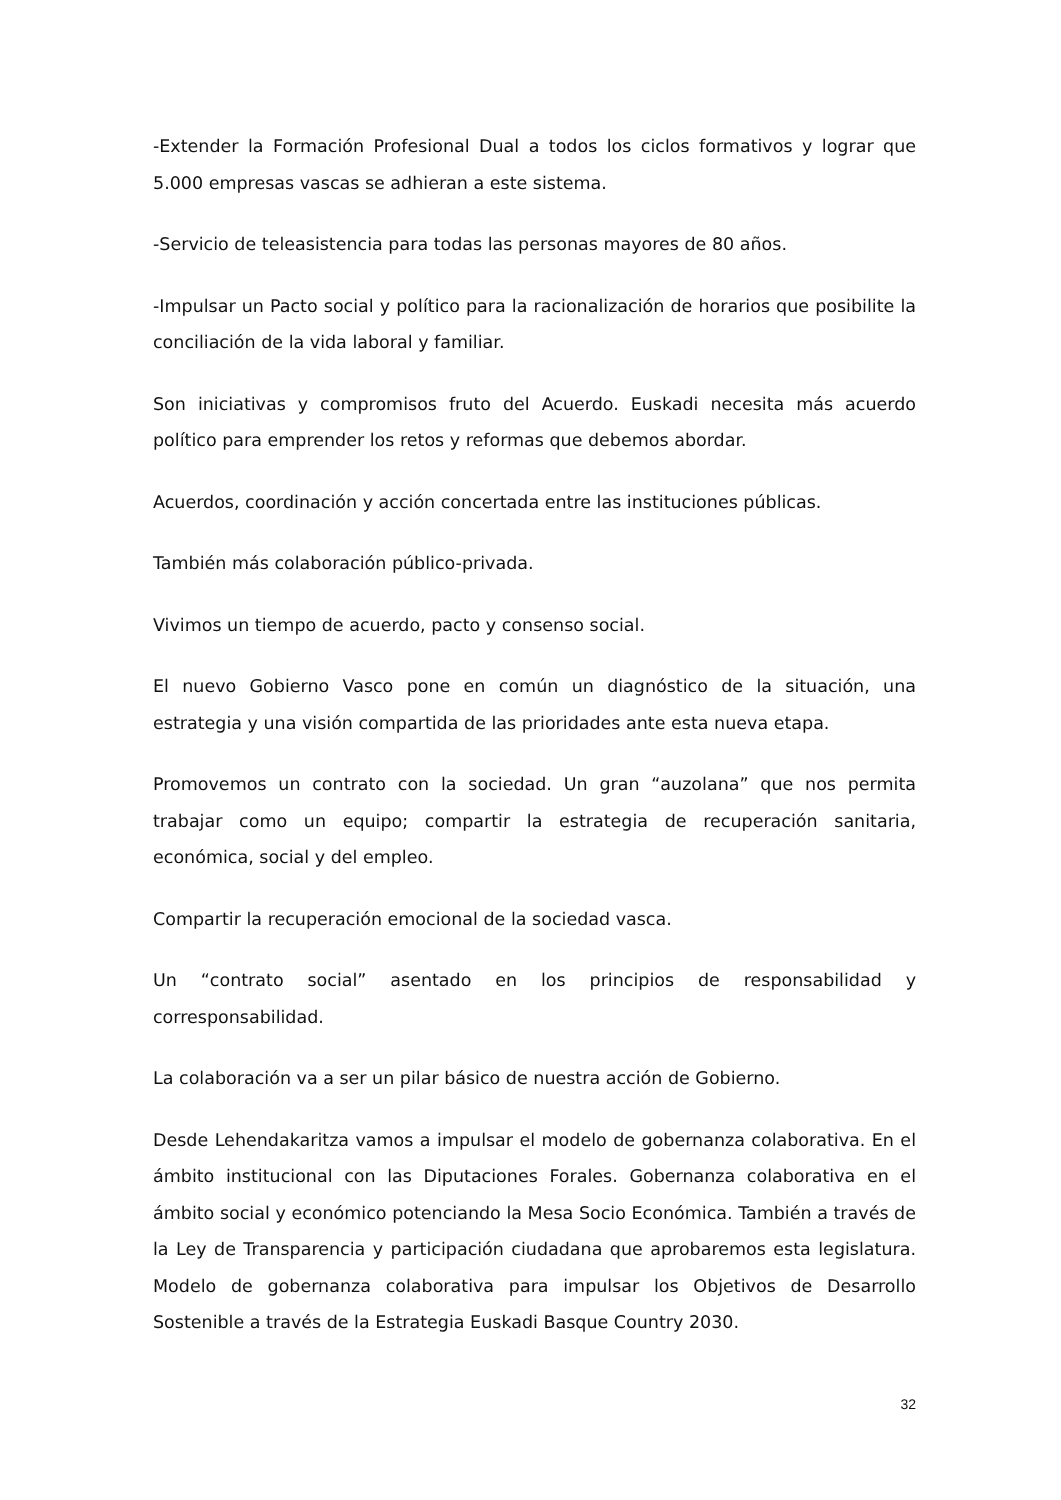-Extender la Formación Profesional Dual a todos los ciclos formativos y lograr que 5.000 empresas vascas se adhieran a este sistema.
-Servicio de teleasistencia para todas las personas mayores de 80 años.
-Impulsar un Pacto social y político para la racionalización de horarios que posibilite la conciliación de la vida laboral y familiar.
Son iniciativas y compromisos fruto del Acuerdo. Euskadi necesita más acuerdo político para emprender los retos y reformas que debemos abordar.
Acuerdos, coordinación y acción concertada entre las instituciones públicas.
También más colaboración público-privada.
Vivimos un tiempo de acuerdo, pacto y consenso social.
El nuevo Gobierno Vasco pone en común un diagnóstico de la situación, una estrategia y una visión compartida de las prioridades ante esta nueva etapa.
Promovemos un contrato con la sociedad. Un gran “auzolana” que nos permita trabajar como un equipo; compartir la estrategia de recuperación sanitaria, económica, social y del empleo.
Compartir la recuperación emocional de la sociedad vasca.
Un “contrato social” asentado en los principios de responsabilidad y corresponsabilidad.
La colaboración va a ser un pilar básico de nuestra acción de Gobierno.
Desde Lehendakaritza vamos a impulsar el modelo de gobernanza colaborativa. En el ámbito institucional con las Diputaciones Forales. Gobernanza colaborativa en el ámbito social y económico potenciando la Mesa Socio Económica. También a través de la Ley de Transparencia y participación ciudadana que aprobaremos esta legislatura. Modelo de gobernanza colaborativa para impulsar los Objetivos de Desarrollo Sostenible a través de la Estrategia Euskadi Basque Country 2030.
32